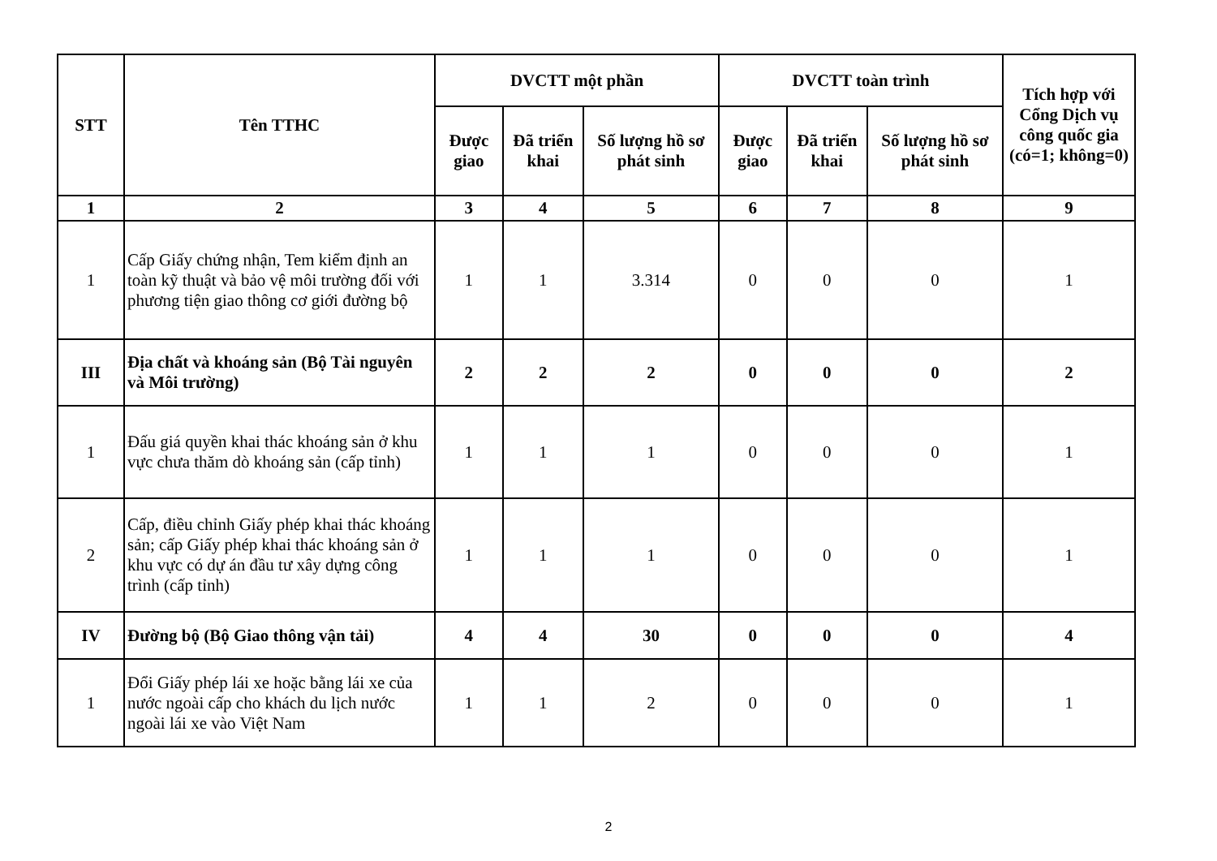| STT | Tên TTHC | DVCTT một phần | | | DVCTT toàn trình | | | Tích hợp với Cổng Dịch vụ công quốc gia (có=1; không=0) |
| --- | --- | --- | --- | --- | --- | --- | --- | --- |
| | | Được giao | Đã triển khai | Số lượng hồ sơ phát sinh | Được giao | Đã triển khai | Số lượng hồ sơ phát sinh | |
| 1 | 2 | 3 | 4 | 5 | 6 | 7 | 8 | 9 |
| 1 | Cấp Giấy chứng nhận, Tem kiểm định an toàn kỹ thuật và bảo vệ môi trường đối với phương tiện giao thông cơ giới đường bộ | 1 | 1 | 3.314 | 0 | 0 | 0 | 1 |
| III | Địa chất và khoáng sản (Bộ Tài nguyên và Môi trường) | 2 | 2 | 2 | 0 | 0 | 0 | 2 |
| 1 | Đấu giá quyền khai thác khoáng sản ở khu vực chưa thăm dò khoáng sản (cấp tỉnh) | 1 | 1 | 1 | 0 | 0 | 0 | 1 |
| 2 | Cấp, điều chỉnh Giấy phép khai thác khoáng sản; cấp Giấy phép khai thác khoáng sản ở khu vực có dự án đầu tư xây dựng công trình (cấp tỉnh) | 1 | 1 | 1 | 0 | 0 | 0 | 1 |
| IV | Đường bộ (Bộ Giao thông vận tải) | 4 | 4 | 30 | 0 | 0 | 0 | 4 |
| 1 | Đổi Giấy phép lái xe hoặc bằng lái xe của nước ngoài cấp cho khách du lịch nước ngoài lái xe vào Việt Nam | 1 | 1 | 2 | 0 | 0 | 0 | 1 |
2